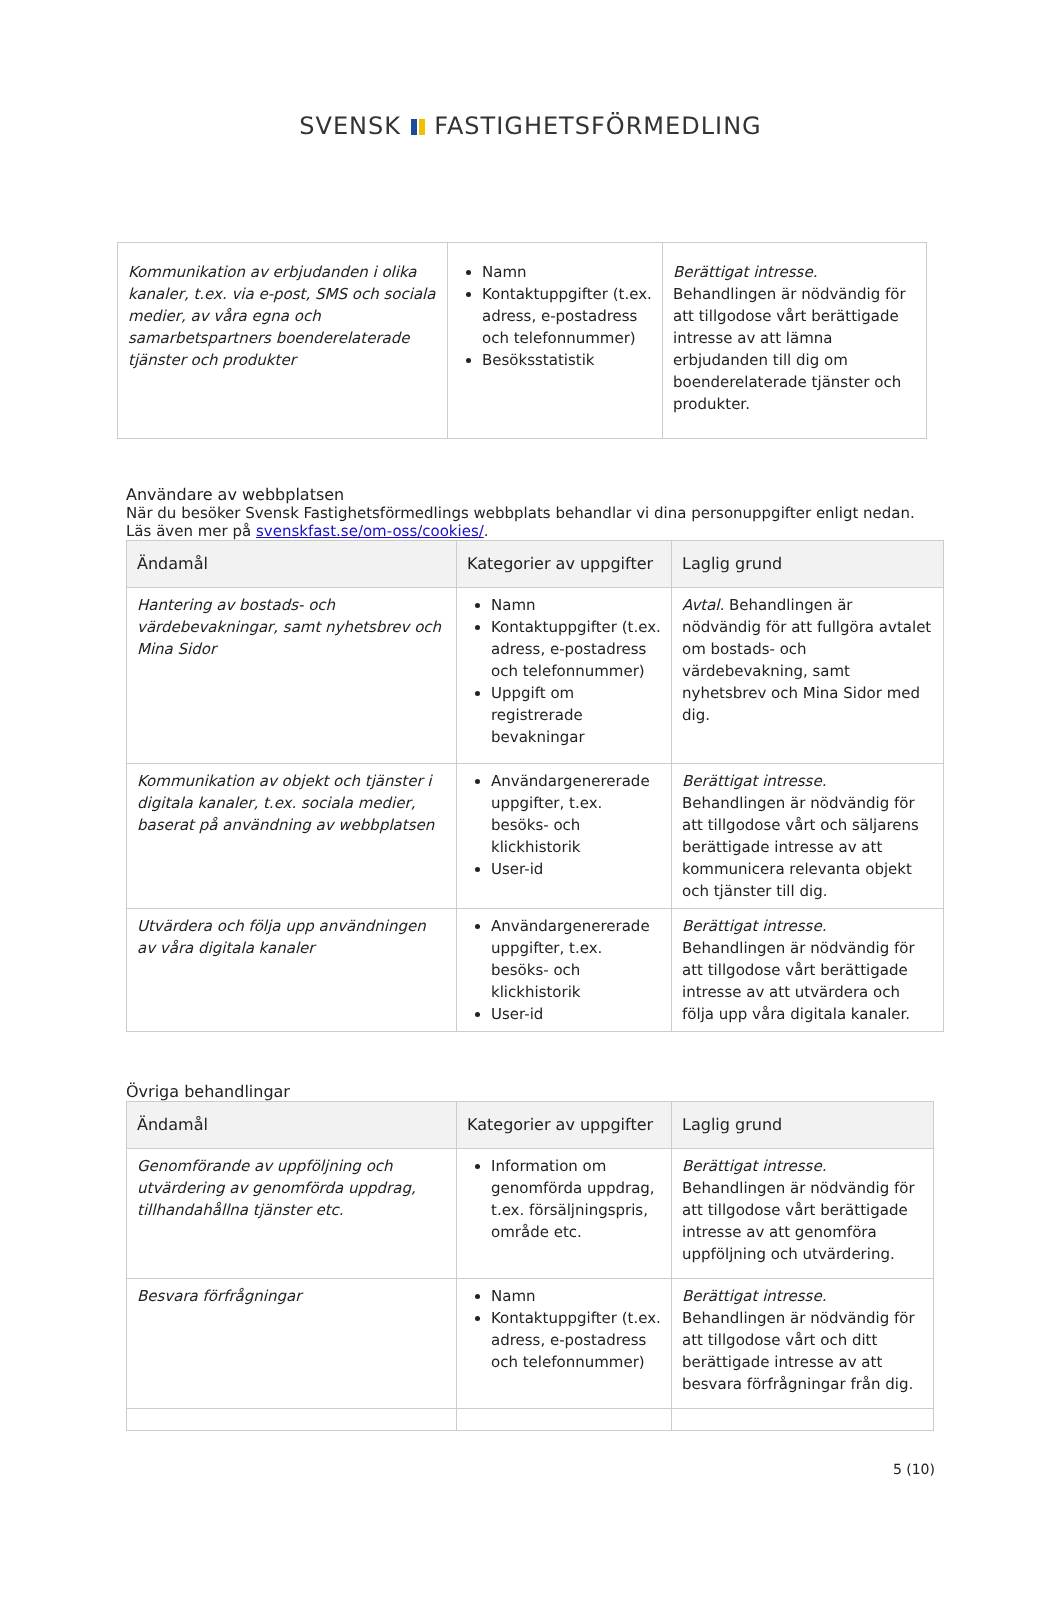SVENSK FASTIGHETSFÖRMEDLING
| Kommunikation av erbjudanden i olika kanaler, t.ex. via e-post, SMS och sociala medier, av våra egna och samarbetspartners boenderelaterade tjänster och produkter | Namn Kontaktuppgifter (t.ex. adress, e-postadress och telefonnummer) Besöksstatistik | Berättigat intresse. Behandlingen är nödvändig för att tillgodose vårt berättigade intresse av att lämna erbjudanden till dig om boenderelaterade tjänster och produkter. |
Användare av webbplatsen
När du besöker Svensk Fastighetsförmedlings webbplats behandlar vi dina personuppgifter enligt nedan. Läs även mer på svenskfast.se/om-oss/cookies/.
| Ändamål | Kategorier av uppgifter | Laglig grund |
| --- | --- | --- |
| Hantering av bostads- och värdebevakningar, samt nyhetsbrev och Mina Sidor | Namn Kontaktuppgifter (t.ex. adress, e-postadress och telefonnummer) Uppgift om registrerade bevakningar | Avtal. Behandlingen är nödvändig för att fullgöra avtalet om bostads- och värdebevakning, samt nyhetsbrev och Mina Sidor med dig. |
| Kommunikation av objekt och tjänster i digitala kanaler, t.ex. sociala medier, baserat på användning av webbplatsen | Användargenererade uppgifter, t.ex. besöks- och klickhistorik User-id | Berättigat intresse. Behandlingen är nödvändig för att tillgodose vårt och säljarens berättigade intresse av att kommunicera relevanta objekt och tjänster till dig. |
| Utvärdera och följa upp användningen av våra digitala kanaler | Användargenererade uppgifter, t.ex. besöks- och klickhistorik User-id | Berättigat intresse. Behandlingen är nödvändig för att tillgodose vårt berättigade intresse av att utvärdera och följa upp våra digitala kanaler. |
Övriga behandlingar
| Ändamål | Kategorier av uppgifter | Laglig grund |
| --- | --- | --- |
| Genomförande av uppföljning och utvärdering av genomförda uppdrag, tillhandahållna tjänster etc. | Information om genomförda uppdrag, t.ex. försäljningspris, område etc. | Berättigat intresse. Behandlingen är nödvändig för att tillgodose vårt berättigade intresse av att genomföra uppföljning och utvärdering. |
| Besvara förfrågningar | Namn Kontaktuppgifter (t.ex. adress, e-postadress och telefonnummer) | Berättigat intresse. Behandlingen är nödvändig för att tillgodose vårt och ditt berättigade intresse av att besvara förfrågningar från dig. |
5 (10)